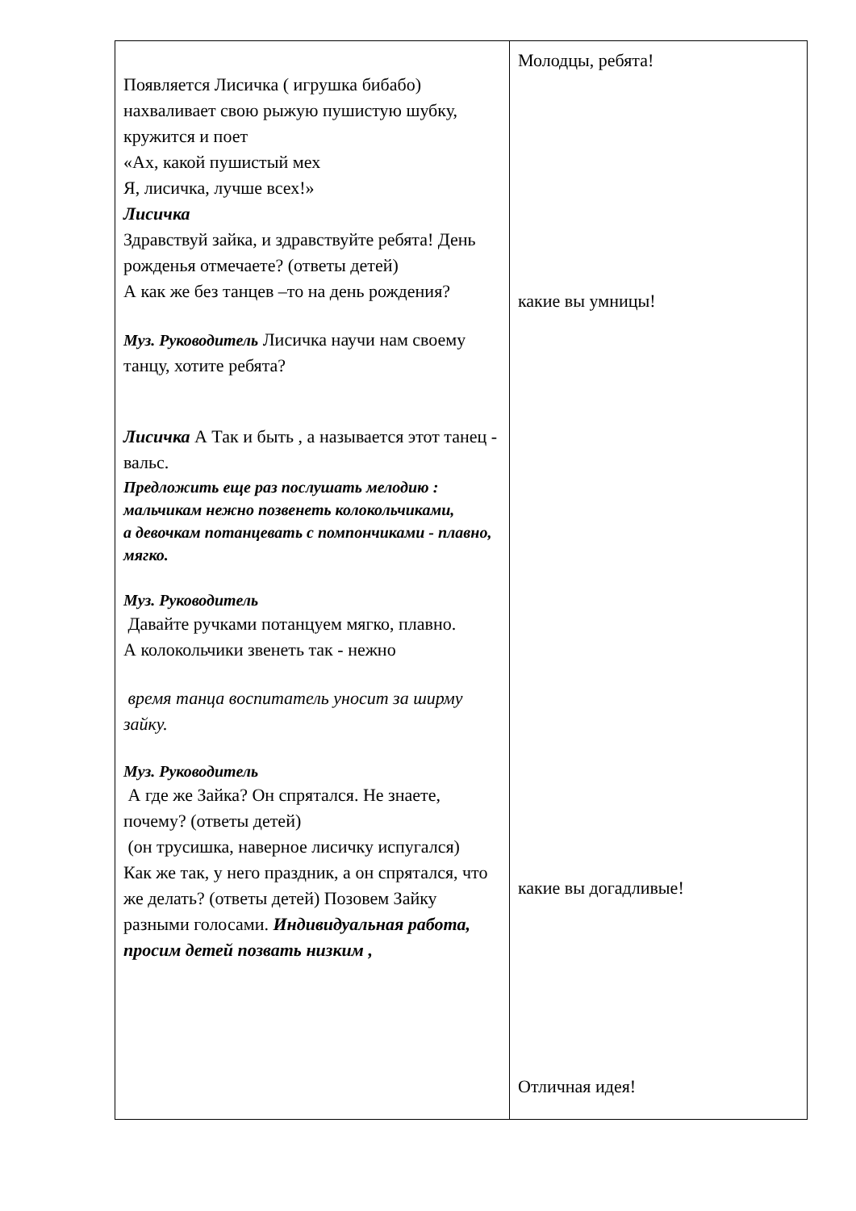| Появляется Лисичка ( игрушка бибабо) нахваливает свою рыжую пушистую шубку, кружится и поет «Ах, какой пушистый мех Я, лисичка, лучше всех!» Лисичка Здравствуй зайка, и здравствуйте ребята! День рожденья отмечаете? (ответы детей) А как же без танцев –то на день рождения? Муз. Руководитель Лисичка научи нам своему танцу, хотите ребята? Лисичка А Так и быть , а называется этот танец - вальс. Предложить еще раз послушать мелодию : мальчикам нежно позвенеть колокольчиками, а девочкам потанцевать с помпончиками - плавно, мягко. Муз. Руководитель Давайте ручками потанцуем мягко, плавно. А колокольчики звенеть так - нежно время танца воспитатель уносит за ширму зайку. Муз. Руководитель А где же Зайка? Он спрятался. Не знаете, почему? (ответы детей) (он трусишка, наверное лисичку испугался) Как же так, у него праздник, а он спрятался, что же делать? (ответы детей) Позовем Зайку разными голосами. Индивидуальная работа, просим детей позвать низким , | Молодцы, ребята! какие вы умницы! какие вы догадливые! Отличная идея! |